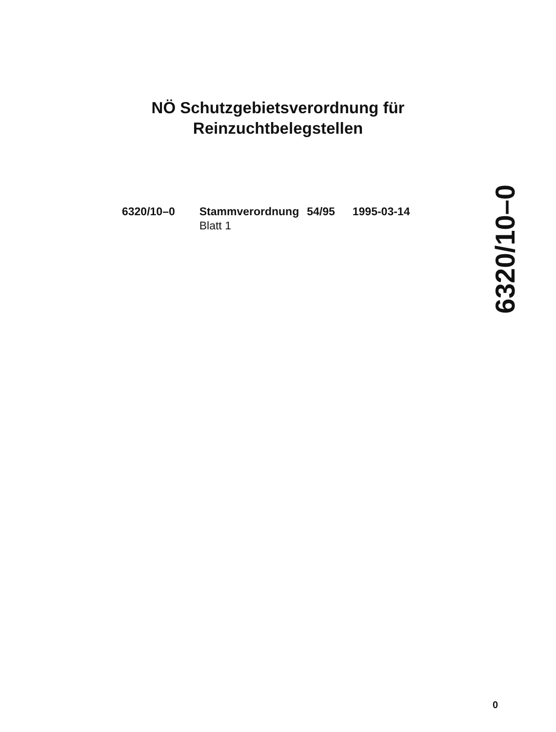NÖ Schutzgebietsverordnung für
Reinzuchtbelegstellen
| 6320/10–0 | Stammverordnung | 54/95 | 1995-03-14 |
| | Blatt 1 | | |
6320/10–0
0